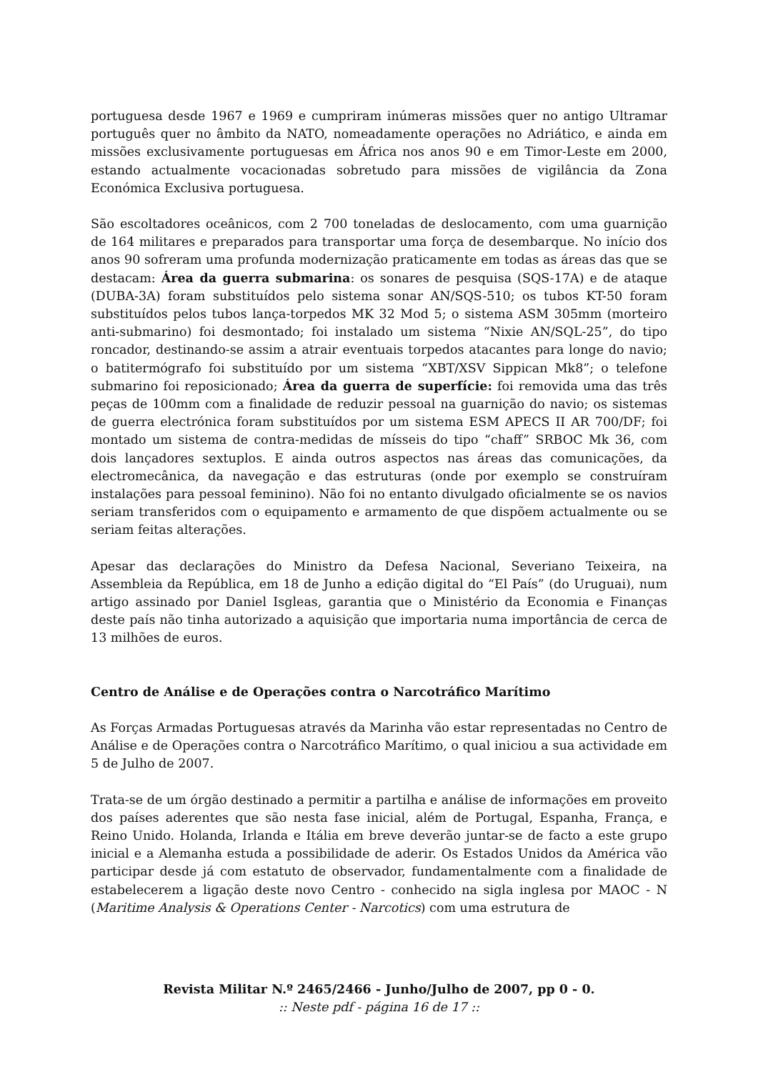portuguesa desde 1967 e 1969 e cumpriram inúmeras missões quer no antigo Ultramar português quer no âmbito da NATO, nomeadamente operações no Adriático, e ainda em missões exclusivamente portuguesas em África nos anos 90 e em Timor-Leste em 2000, estando actualmente vocacionadas sobretudo para missões de vigilância da Zona Económica Exclusiva portuguesa.
São escoltadores oceânicos, com 2 700 toneladas de deslocamento, com uma guarnição de 164 militares e preparados para transportar uma força de desembarque. No início dos anos 90 sofreram uma profunda modernização praticamente em todas as áreas das que se destacam: Área da guerra submarina: os sonares de pesquisa (SQS-17A) e de ataque (DUBA-3A) foram substituídos pelo sistema sonar AN/SQS-510; os tubos KT-50 foram substituídos pelos tubos lança-torpedos MK 32 Mod 5; o sistema ASM 305mm (morteiro anti-submarino) foi desmontado; foi instalado um sistema “Nixie AN/SQL-25”, do tipo roncador, destinando-se assim a atrair eventuais torpedos atacantes para longe do navio; o batitermógrafo foi substituído por um sistema “XBT/XSV Sippican Mk8”; o telefone submarino foi reposicionado; Área da guerra de superfície: foi removida uma das três peças de 100mm com a finalidade de reduzir pessoal na guarnição do navio; os sistemas de guerra electrónica foram substituídos por um sistema ESM APECS II AR 700/DF; foi montado um sistema de contra-medidas de mísseis do tipo “chaff” SRBOC Mk 36, com dois lançadores sextuplos. E ainda outros aspectos nas áreas das comunicações, da electromecânica, da navegação e das estruturas (onde por exemplo se construíram instalações para pessoal feminino). Não foi no entanto divulgado oficialmente se os navios seriam transferidos com o equipamento e armamento de que dispõem actualmente ou se seriam feitas alterações.
Apesar das declarações do Ministro da Defesa Nacional, Severiano Teixeira, na Assembleia da República, em 18 de Junho a edição digital do “El País” (do Uruguai), num artigo assinado por Daniel Isgleas, garantia que o Ministério da Economia e Finanças deste país não tinha autorizado a aquisição que importaria numa importância de cerca de 13 milhões de euros.
Centro de Análise e de Operações contra o Narcotráfico Marítimo
As Forças Armadas Portuguesas através da Marinha vão estar representadas no Centro de Análise e de Operações contra o Narcotráfico Marítimo, o qual iniciou a sua actividade em 5 de Julho de 2007.
Trata-se de um órgão destinado a permitir a partilha e análise de informações em proveito dos países aderentes que são nesta fase inicial, além de Portugal, Espanha, França, e Reino Unido. Holanda, Irlanda e Itália em breve deverão juntar-se de facto a este grupo inicial e a Alemanha estuda a possibilidade de aderir. Os Estados Unidos da América vão participar desde já com estatuto de observador, fundamentalmente com a finalidade de estabelecerem a ligação deste novo Centro - conhecido na sigla inglesa por MAOC - N (Maritime Analysis & Operations Center - Narcotics) com uma estrutura de
Revista Militar N.º 2465/2466 - Junho/Julho de 2007, pp 0 - 0.
:: Neste pdf - página 16 de 17 ::